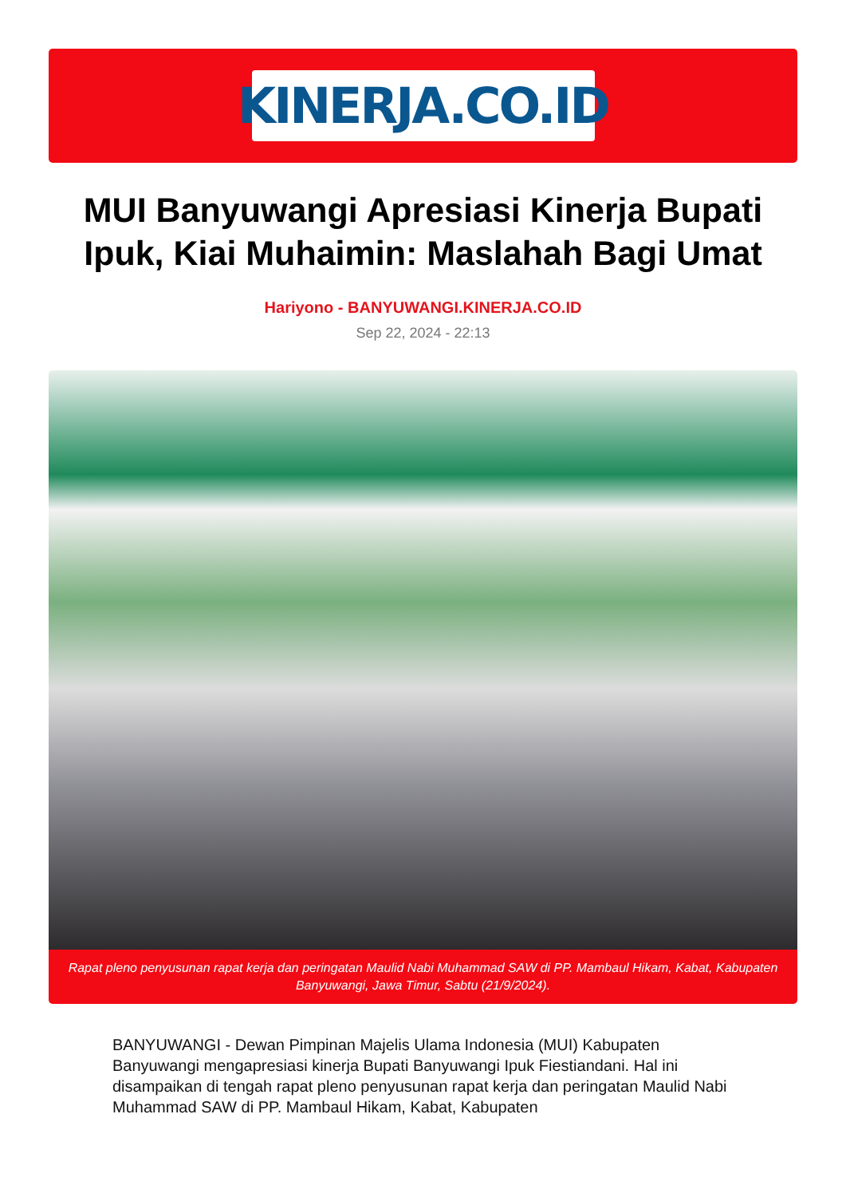KINERJA.CO.ID
MUI Banyuwangi Apresiasi Kinerja Bupati Ipuk, Kiai Muhaimin: Maslahah Bagi Umat
Hariyono - BANYUWANGI.KINERJA.CO.ID
Sep 22, 2024 - 22:13
Rapat pleno penyusunan rapat kerja dan peringatan Maulid Nabi Muhammad SAW di PP. Mambaul Hikam, Kabat, Kabupaten Banyuwangi, Jawa Timur, Sabtu (21/9/2024).
BANYUWANGI - Dewan Pimpinan Majelis Ulama Indonesia (MUI) Kabupaten Banyuwangi mengapresiasi kinerja Bupati Banyuwangi Ipuk Fiestiandani. Hal ini disampaikan di tengah rapat pleno penyusunan rapat kerja dan peringatan Maulid Nabi Muhammad SAW di PP. Mambaul Hikam, Kabat, Kabupaten